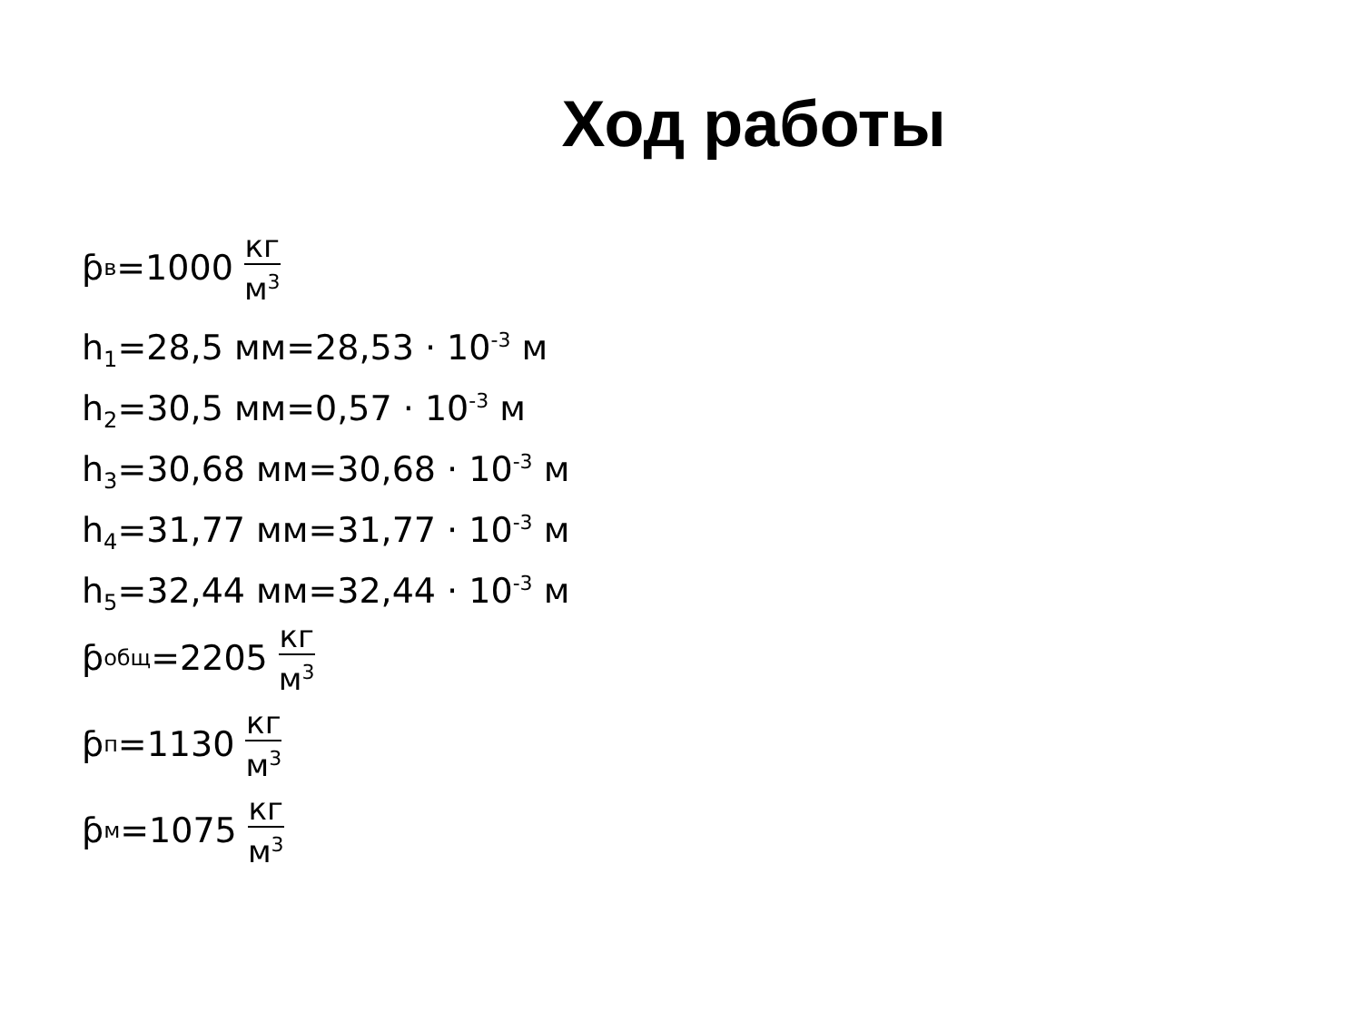Ход работы
ƥ<sub>в</sub>=1000 кг м<sup>3</sup>
h<sub>1</sub>=28,5 мм=28,53 · 10<sup>-3</sup> м
h<sub>2</sub>=30,5 мм=0,57 · 10<sup>-3</sup> м
h<sub>3</sub>=30,68 мм=30,68 · 10<sup>-3</sup> м
h<sub>4</sub>=31,77 мм=31,77 · 10<sup>-3</sup> м
h<sub>5</sub>=32,44 мм=32,44 · 10<sup>-3</sup> м
ƥ<sub>общ</sub>=2205 кг м<sup>3</sup>
ƥ<sub>п</sub>=1130 кг м<sup>3</sup>
ƥ<sub>м</sub>=1075 кг м<sup>3</sup>